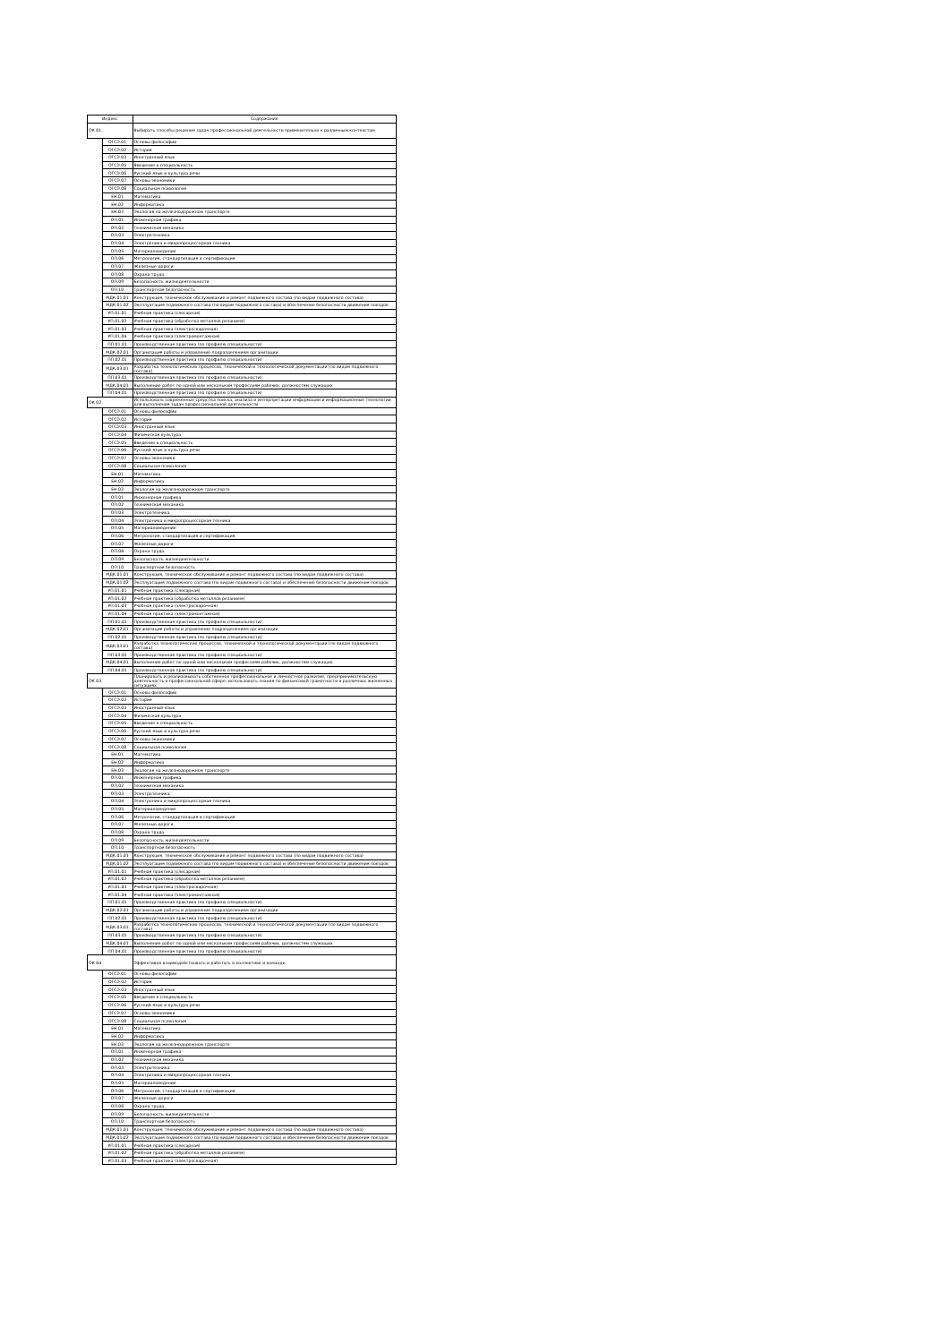| Индекс | | Содержание |
| --- | --- | --- |
| ОК 01. | | Выбирать способы решения задач профессиональной деятельности применительно к различным контекстам |
| | ОГСЭ.01 | Основы философии |
| | ОГСЭ.02 | История |
| | ОГСЭ.03 | Иностранный язык |
| | ОГСЭ.05 | Введение в специальность |
| | ОГСЭ.06 | Русский язык и культура речи |
| | ОГСЭ.07 | Основы экономики |
| | ОГСЭ.08 | Социальная психология |
| | ЕН.01 | Математика |
| | ЕН.02 | Информатика |
| | ЕН.03 | Экология на железнодорожном транспорте |
| | ОП.01 | Инженерная графика |
| | ОП.02 | Техническая механика |
| | ОП.03 | Электротехника |
| | ОП.04 | Электроника и микропроцессорная техника |
| | ОП.05 | Материаловедение |
| | ОП.06 | Метрология, стандартизация и сертификация |
| | ОП.07 | Железные дороги |
| | ОП.08 | Охрана труда |
| | ОП.09 | Безопасность жизнедеятельности |
| | ОП.10 | Транспортная безопасность |
| | МДК.01.01 | Конструкция, техническое обслуживание и ремонт подвижного состава (по видам подвижного состава) |
| | МДК.01.02 | Эксплуатация подвижного состава (по видам подвижного состава) и обеспечение безопасности движения поездов |
| | УП.01.01 | Учебная практика (слесарная) |
| | УП.01.02 | Учебная практика (обработка металлов резанием) |
| | УП.01.03 | Учебная практика (электросварочная) |
| | УП.01.04 | Учебная практика (электромонтажная) |
| | ПП.01.01 | Производственная практика (по профилю специальности) |
| | МДК.02.01 | Организация работы и управление подразделением организации |
| | ПП.02.01 | Производственная практика (по профилю специальности) |
| | МДК.03.01 | Разработка технологических процессов, технической и технологической документации (по видам подвижного состава) |
| | ПП.03.01 | Производственная практика (по профилю специальности) |
| | МДК.04.01 | Выполнение работ по одной или нескольким профессиям рабочих, должностям служащих |
| | ПП.04.01 | Производственная практика (по профилю специальности) |
| ОК 02. | | Использовать современные средства поиска, анализа и интерпретации информации и информационные технологии для выполнения задач профессиональной деятельности |
| | ОГСЭ.01 | Основы философии |
| | ОГСЭ.02 | История |
| | ОГСЭ.03 | Иностранный язык |
| | ОГСЭ.04 | Физическая культура |
| | ОГСЭ.05 | Введение в специальность |
| | ОГСЭ.06 | Русский язык и культура речи |
| | ОГСЭ.07 | Основы экономики |
| | ОГСЭ.08 | Социальная психология |
| | ЕН.01 | Математика |
| | ЕН.02 | Информатика |
| | ЕН.03 | Экология на железнодорожном транспорте |
| | ОП.01 | Инженерная графика |
| | ОП.02 | Техническая механика |
| | ОП.03 | Электротехника |
| | ОП.04 | Электроника и микропроцессорная техника |
| | ОП.05 | Материаловедение |
| | ОП.06 | Метрология, стандартизация и сертификация |
| | ОП.07 | Железные дороги |
| | ОП.08 | Охрана труда |
| | ОП.09 | Безопасность жизнедеятельности |
| | ОП.10 | Транспортная безопасность |
| | МДК.01.01 | Конструкция, техническое обслуживание и ремонт подвижного состава (по видам подвижного состава) |
| | МДК.01.02 | Эксплуатация подвижного состава (по видам подвижного состава) и обеспечение безопасности движения поездов |
| | УП.01.01 | Учебная практика (слесарная) |
| | УП.01.02 | Учебная практика (обработка металлов резанием) |
| | УП.01.03 | Учебная практика (электросварочная) |
| | УП.01.04 | Учебная практика (электромонтажная) |
| | ПП.01.01 | Производственная практика (по профилю специальности) |
| | МДК.02.01 | Организация работы и управление подразделением организации |
| | ПП.02.01 | Производственная практика (по профилю специальности) |
| | МДК.03.01 | Разработка технологических процессов, технической и технологической документации (по видам подвижного состава) |
| | ПП.03.01 | Производственная практика (по профилю специальности) |
| | МДК.04.01 | Выполнение работ по одной или нескольким профессиям рабочих, должностям служащих |
| | ПП.04.01 | Производственная практика (по профилю специальности) |
| ОК 03. | | Планировать и реализовывать собственное профессиональное и личностное развитие, предпринимательскую деятельность в профессиональной сфере, использовать знания по финансовой грамотности в различных жизненных ситуациях |
| | ОГСЭ.01 | Основы философии |
| | ОГСЭ.02 | История |
| | ОГСЭ.03 | Иностранный язык |
| | ОГСЭ.04 | Физическая культура |
| | ОГСЭ.05 | Введение в специальность |
| | ОГСЭ.06 | Русский язык и культура речи |
| | ОГСЭ.07 | Основы экономики |
| | ОГСЭ.08 | Социальная психология |
| | ЕН.01 | Математика |
| | ЕН.02 | Информатика |
| | ЕН.03 | Экология на железнодорожном транспорте |
| | ОП.01 | Инженерная графика |
| | ОП.02 | Техническая механика |
| | ОП.03 | Электротехника |
| | ОП.04 | Электроника и микропроцессорная техника |
| | ОП.05 | Материаловедение |
| | ОП.06 | Метрология, стандартизация и сертификация |
| | ОП.07 | Железные дороги |
| | ОП.08 | Охрана труда |
| | ОП.09 | Безопасность жизнедеятельности |
| | ОП.10 | Транспортная безопасность |
| | МДК.01.01 | Конструкция, техническое обслуживание и ремонт подвижного состава (по видам подвижного состава) |
| | МДК.01.02 | Эксплуатация подвижного состава (по видам подвижного состава) и обеспечение безопасности движения поездов |
| | УП.01.01 | Учебная практика (слесарная) |
| | УП.01.02 | Учебная практика (обработка металлов резанием) |
| | УП.01.03 | Учебная практика (электросварочная) |
| | УП.01.04 | Учебная практика (электромонтажная) |
| | ПП.01.01 | Производственная практика (по профилю специальности) |
| | МДК.02.01 | Организация работы и управление подразделением организации |
| | ПП.02.01 | Производственная практика (по профилю специальности) |
| | МДК.03.01 | Разработка технологических процессов, технической и технологической документации (по видам подвижного состава) |
| | ПП.03.01 | Производственная практика (по профилю специальности) |
| | МДК.04.01 | Выполнение работ по одной или нескольким профессиям рабочих, должностям служащих |
| | ПП.04.01 | Производственная практика (по профилю специальности) |
| ОК 04. | | Эффективно взаимодействовать и работать в коллективе и команде |
| | ОГСЭ.01 | Основы философии |
| | ОГСЭ.02 | История |
| | ОГСЭ.03 | Иностранный язык |
| | ОГСЭ.05 | Введение в специальность |
| | ОГСЭ.06 | Русский язык и культура речи |
| | ОГСЭ.07 | Основы экономики |
| | ОГСЭ.08 | Социальная психология |
| | ЕН.01 | Математика |
| | ЕН.02 | Информатика |
| | ЕН.03 | Экология на железнодорожном транспорте |
| | ОП.01 | Инженерная графика |
| | ОП.02 | Техническая механика |
| | ОП.03 | Электротехника |
| | ОП.04 | Электроника и микропроцессорная техника |
| | ОП.05 | Материаловедение |
| | ОП.06 | Метрология, стандартизация и сертификация |
| | ОП.07 | Железные дороги |
| | ОП.08 | Охрана труда |
| | ОП.09 | Безопасность жизнедеятельности |
| | ОП.10 | Транспортная безопасность |
| | МДК.01.01 | Конструкция, техническое обслуживание и ремонт подвижного состава (по видам подвижного состава) |
| | МДК.01.02 | Эксплуатация подвижного состава (по видам подвижного состава) и обеспечение безопасности движения поездов |
| | УП.01.01 | Учебная практика (слесарная) |
| | УП.01.02 | Учебная практика (обработка металлов резанием) |
| | УП.01.03 | Учебная практика (электросварочная) |